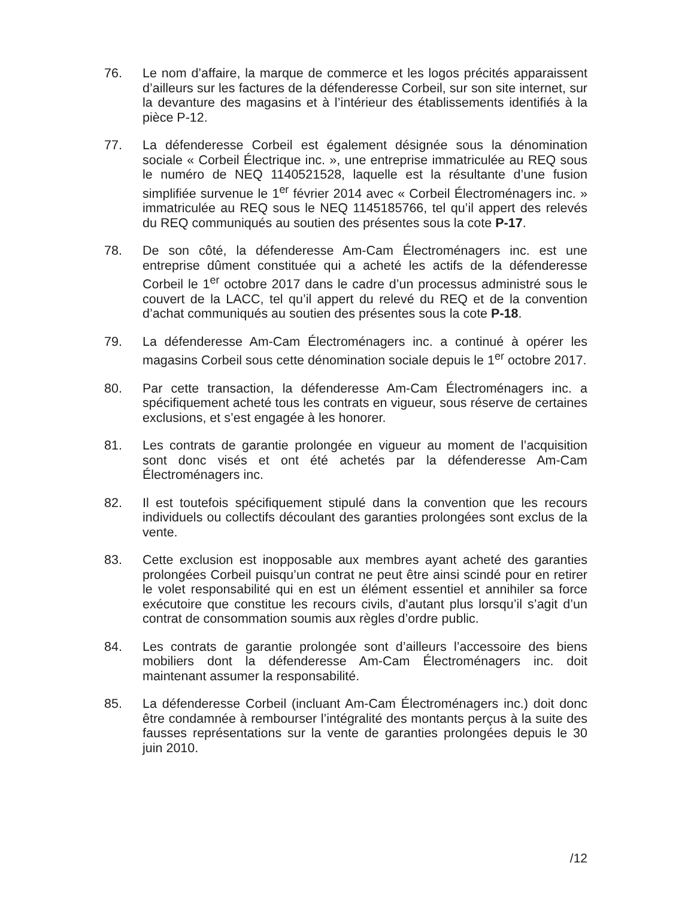76. Le nom d’affaire, la marque de commerce et les logos précités apparaissent d’ailleurs sur les factures de la défenderesse Corbeil, sur son site internet, sur la devanture des magasins et à l’intérieur des établissements identifiés à la pièce P-12.
77. La défenderesse Corbeil est également désignée sous la dénomination sociale « Corbeil Électrique inc. », une entreprise immatriculée au REQ sous le numéro de NEQ 1140521528, laquelle est la résultante d’une fusion simplifiée survenue le 1<sup>er</sup> février 2014 avec « Corbeil Électroménagers inc. » immatriculée au REQ sous le NEQ 1145185766, tel qu’il appert des relevés du REQ communiqués au soutien des présentes sous la cote P-17.
78. De son côté, la défenderesse Am-Cam Électroménagers inc. est une entreprise dûment constituée qui a acheté les actifs de la défenderesse Corbeil le 1<sup>er</sup> octobre 2017 dans le cadre d’un processus administré sous le couvert de la LACC, tel qu’il appert du relevé du REQ et de la convention d’achat communiqués au soutien des présentes sous la cote P-18.
79. La défenderesse Am-Cam Électroménagers inc. a continué à opérer les magasins Corbeil sous cette dénomination sociale depuis le 1<sup>er</sup> octobre 2017.
80. Par cette transaction, la défenderesse Am-Cam Électroménagers inc. a spécifiquement acheté tous les contrats en vigueur, sous réserve de certaines exclusions, et s’est engagée à les honorer.
81. Les contrats de garantie prolongée en vigueur au moment de l’acquisition sont donc visés et ont été achetés par la défenderesse Am-Cam Électroménagers inc.
82. Il est toutefois spécifiquement stipulé dans la convention que les recours individuels ou collectifs découlant des garanties prolongées sont exclus de la vente.
83. Cette exclusion est inopposable aux membres ayant acheté des garanties prolongées Corbeil puisqu’un contrat ne peut être ainsi scindé pour en retirer le volet responsabilité qui en est un élément essentiel et annihiler sa force exécutoire que constitue les recours civils, d’autant plus lorsqu’il s’agit d’un contrat de consommation soumis aux règles d’ordre public.
84. Les contrats de garantie prolongée sont d’ailleurs l’accessoire des biens mobiliers dont la défenderesse Am-Cam Électroménagers inc. doit maintenant assumer la responsabilité.
85. La défenderesse Corbeil (incluant Am-Cam Électroménagers inc.) doit donc être condamnée à rembourser l’intégralité des montants perçus à la suite des fausses représentations sur la vente de garanties prolongées depuis le 30 juin 2010.
/12